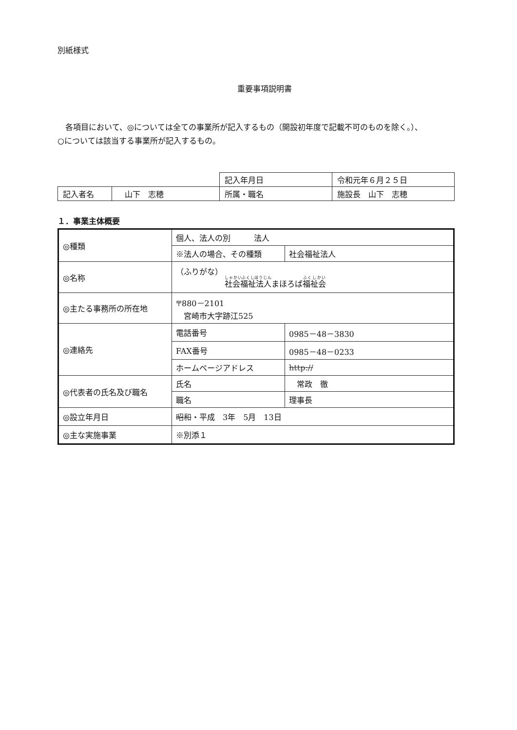別紙様式
重要事項説明書
　各項目において、◎については全ての事業所が記入するもの（開設初年度で記載不可のものを除く。）、
○については該当する事業所が記入するもの。
| | | 記入年月日 | 令和元年６月２５日 |
| 記入者名 | 山下 志穂 | 所属・職名 | 施設長 山下 志穂 |
１．事業主体概要
| ◎種類 | 個人、法人の別 法人 | |
| | ※法人の場合、その種類 | 社会福祉法人 |
| ◎名称 | （ふりがな） 社会福祉法人 まほろば 福祉会 | |
| ◎主たる事務所の所在地 | 〒880－2101 宮崎市大字跡江525 | |
| ◎連絡先 | 電話番号 | 0985－48－3830 |
| | FAX番号 | 0985－48－0233 |
| | ホームページアドレス | http:// |
| ◎代表者の氏名及び職名 | 氏名 | 常政 徹 |
| | 職名 | 理事長 |
| ◎設立年月日 | 昭和 ・平成 3年 5月 13日 | |
| ◎主な実施事業 | ※別添１ | |